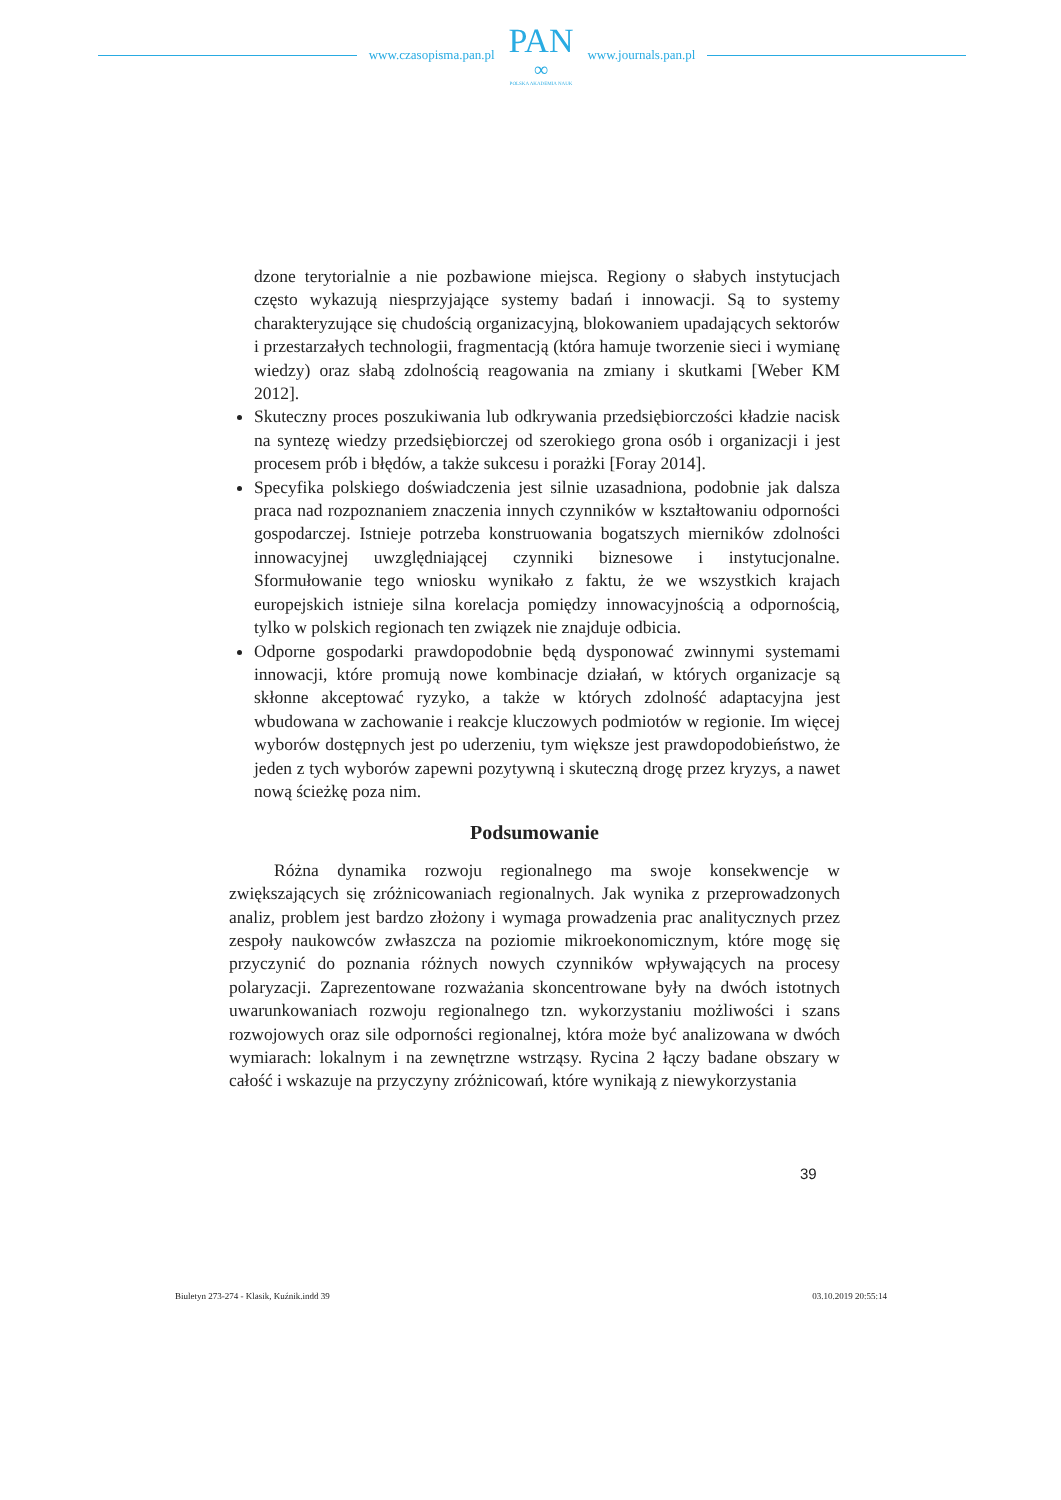www.czasopisma.pan.pl
PAN
∞
POLSKA AKADEMIA NAUK
www.journals.pan.pl
dzone terytorialnie a nie pozbawione miejsca. Regiony o słabych instytucjach często wykazują niesprzyjające systemy badań i innowacji. Są to systemy charakteryzujące się chudością organizacyjną, blokowaniem upadających sektorów i przestarzałych technologii, fragmentacją (która hamuje tworzenie sieci i wymianę wiedzy) oraz słabą zdolnością reagowania na zmiany i skutkami [Weber KM 2012].
Skuteczny proces poszukiwania lub odkrywania przedsiębiorczości kładzie nacisk na syntezę wiedzy przedsiębiorczej od szerokiego grona osób i organizacji i jest procesem prób i błędów, a także sukcesu i porażki [Foray 2014].
Specyfika polskiego doświadczenia jest silnie uzasadniona, podobnie jak dalsza praca nad rozpoznaniem znaczenia innych czynników w kształtowaniu odporności gospodarczej. Istnieje potrzeba konstruowania bogatszych mierników zdolności innowacyjnej uwzględniającej czynniki biznesowe i instytucjonalne. Sformułowanie tego wniosku wynikało z faktu, że we wszystkich krajach europejskich istnieje silna korelacja pomiędzy innowacyjnością a odpornością, tylko w polskich regionach ten związek nie znajduje odbicia.
Odporne gospodarki prawdopodobnie będą dysponować zwinnymi systemami innowacji, które promują nowe kombinacje działań, w których organizacje są skłonne akceptować ryzyko, a także w których zdolność adaptacyjna jest wbudowana w zachowanie i reakcje kluczowych podmiotów w regionie. Im więcej wyborów dostępnych jest po uderzeniu, tym większe jest prawdopodobieństwo, że jeden z tych wyborów zapewni pozytywną i skuteczną drogę przez kryzys, a nawet nową ścieżkę poza nim.
Podsumowanie
Różna dynamika rozwoju regionalnego ma swoje konsekwencje w zwiększających się zróżnicowaniach regionalnych. Jak wynika z przeprowadzonych analiz, problem jest bardzo złożony i wymaga prowadzenia prac analitycznych przez zespoły naukowców zwłaszcza na poziomie mikroekonomicznym, które mogę się przyczynić do poznania różnych nowych czynników wpływających na procesy polaryzacji. Zaprezentowane rozważania skoncentrowane były na dwóch istotnych uwarunkowaniach rozwoju regionalnego tzn. wykorzystaniu możliwości i szans rozwojowych oraz sile odporności regionalnej, która może być analizowana w dwóch wymiarach: lokalnym i na zewnętrzne wstrząsy. Rycina 2 łączy badane obszary w całość i wskazuje na przyczyny zróżnicowań, które wynikają z niewykorzystania
39
Biuletyn 273-274 - Klasik, Kuźnik.indd 39 03.10.2019 20:55:14